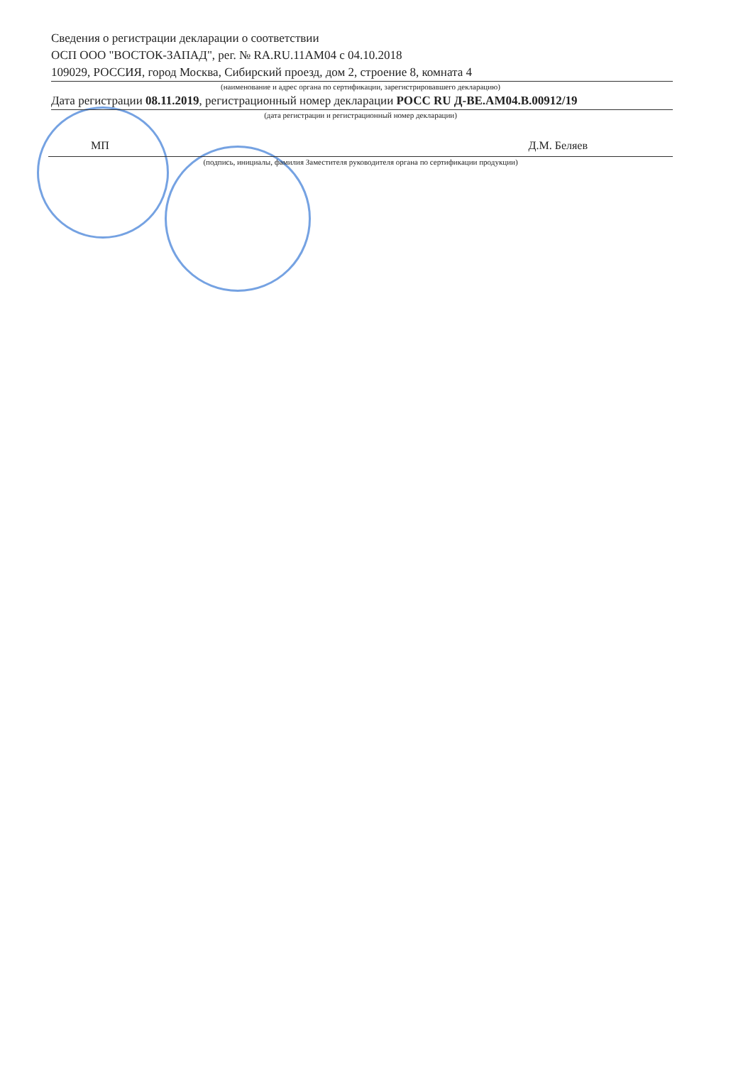Сведения о регистрации декларации о соответствии
ОСП ООО "ВОСТОК-ЗАПАД", рег. № RA.RU.11АМ04 с 04.10.2018
109029, РОССИЯ, город Москва, Сибирский проезд, дом 2, строение 8, комната 4
(наименование и адрес органа по сертификации, зарегистрировавшего декларацию)
Дата регистрации 08.11.2019, регистрационный номер декларации РОСС RU Д-BE.АМ04.В.00912/19
(дата регистрации и регистрационный номер декларации)
МП Д.М. Беляев
(подпись, инициалы, фамилия Заместителя руководителя органа по сертификации продукции)